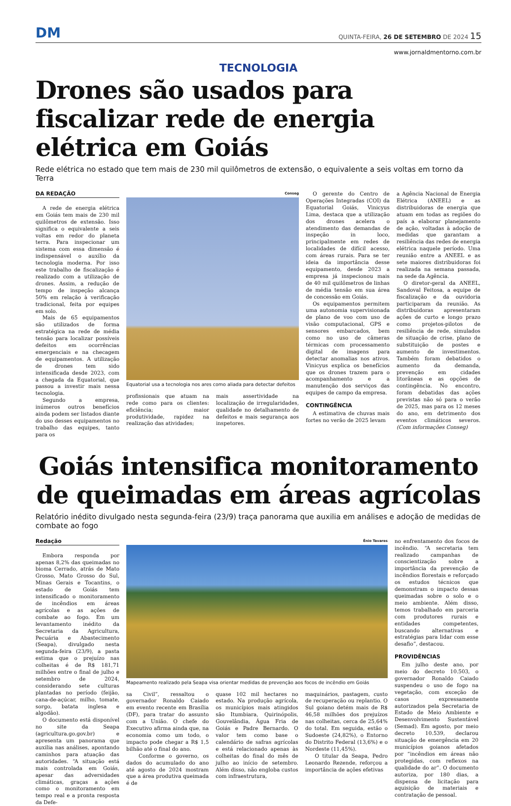DM QUINTA-FEIRA, 26 DE SETEMBRO DE 2024 15
www.jornaldmentorno.com.br
TECNOLOGIA
Drones são usados para fiscalizar rede de energia elétrica em Goiás
Rede elétrica no estado que tem mais de 230 mil quilômetros de extensão, o equivalente a seis voltas em torno da Terra
DA REDAÇÃO
A rede de energia elétrica em Goiás tem mais de 230 mil quilômetros de extensão. Isso significa o equivalente a seis voltas em redor do planeta terra. Para inspecionar um sistema com essa dimensão é indispensável o auxílio da tecnologia moderna. Por isso este trabalho de fiscalização é realizado com a utilização de drones. Assim, a redução de tempo de inspeção alcança 50% em relação à verificação tradicional, feita por equipes em solo.
Mais de 65 equipamentos são utilizados de forma estratégica na rede de média tensão para localizar possíveis defeitos em ocorrências emergenciais e na checagem de equipamentos. A utilização de drones tem sido intensificada desde 2023, com a chegada da Equatorial, que passou a investir mais nessa tecnologia.
Segundo a empresa, inúmeros outros benefícios ainda podem ser listados diante do uso desses equipamentos no trabalho das equipes, tanto para os
Conseg
Equatorial usa a tecnologia nos ares como aliada para detectar defeitos
profissionais que atuam na rede como para os clientes: eficiência; maior produtividade, rapidez na realização das atividades;
mais assertividade na localização de irregularidades, qualidade no detalhamento de defeitos e mais segurança aos inspetores.
O gerente do Centro de Operações Integradas (COI) da Equatorial Goiás, Vinicyus Lima, destaca que a utilização dos drones acelera o atendimento das demandas de inspeção in loco, principalmente em redes de localidades de difícil acesso, com áreas rurais. Para se ter ideia da importância desse equipamento, desde 2023 a empresa já inspecionou mais de 40 mil quilômetros de linhas de média tensão em sua área de concessão em Goiás.
Os equipamentos permitem uma autonomia supervisionada de plano de voo com uso de visão computacional, GPS e sensores embarcados, bem como no uso de câmeras térmicas com processamento digital de imagens para detectar anomalias nos ativos. Vinicyus explica os benefícios que os drones trazem para o acompanhamento e a manutenção dos serviços das equipes de campo da empresa.
CONTINGÊNCIA
A estimativa de chuvas mais fortes no verão de 2025 levam
a Agência Nacional de Energia Elétrica (ANEEL) e as distribuidoras de energia que atuam em todas as regiões do país a elaborar planejamento de ação, voltadas à adoção de medidas que garantam a resiliência das redes de energia elétrica naquele período. Uma reunião entre a ANEEL e as sete maiores distribuidoras foi realizada na semana passada, na sede da Agência.
O diretor-geral da ANEEL, Sandoval Feitosa, a equipe de fiscalização e da ouvidoria participaram da reunião. As distribuidoras apresentaram ações de curto e longo prazo como projetos-pilotos de resiliência de rede, simulados de situação de crise, plano de substituição de postes e aumento de investimentos. Também foram debatidos o aumento da demanda, prevenção em cidades litorâneas e as opções de contingência. No encontro, foram debatidas das ações previstas não só para o verão de 2025, mas para os 12 meses do ano, em detrimento dos eventos climáticos severos. (Com informações Conseg)
Goiás intensifica monitoramento de queimadas em áreas agrícolas
Relatório inédito divulgado nesta segunda-feira (23/9) traça panorama que auxilia em análises e adoção de medidas de combate ao fogo
Redação
Embora responda por apenas 8,2% das queimadas no bioma Cerrado, atrás de Mato Grosso, Mato Grosso do Sul, Minas Gerais e Tocantins, o estado de Goiás tem intensificado o monitoramento de incêndios em áreas agrícolas e as ações de combate ao fogo. Em um levantamento inédito da Secretaria da Agricultura, Pecuária e Abastecimento (Seapa), divulgado nesta segunda-feira (23/9), a pasta estima que o prejuízo nas colheitas é de R$ 181,71 milhões entre o final de julho e setembro de 2024, considerando sete culturas plantadas no período (feijão, cana-de-açúcar, milho, tomate, sorgo, batata inglesa e algodão).
O documento está disponível no site da Seapa (agricultura.go.gov.br) e apresenta um panorama que auxilia nas análises, apontando caminhos para atuação das autoridades. “A situação está mais controlada em Goiás, apesar das adversidades climáticas, graças a ações como o monitoramento em tempo real e a pronta resposta da Defe-
Ênio Tavares
Mapeamento realizado pela Seapa visa orientar medidas de prevenção aos focos de incêndio em Goiás
sa Civil”, ressaltou o governador Ronaldo Caiado em evento recente em Brasília (DF), para tratar do assunto com a União. O chefe do Executivo afirma ainda que, na economia como um todo, o impacto pode chegar a R$ 1,5 bilhão até o final do ano.
Conforme o governo, os dados do acumulado do ano até agosto de 2024 mostram que a área produtiva queimada é de
quase 102 mil hectares no estado. Na produção agrícola, os municípios mais atingidos são Itumbiara, Quirinópolis, Gouvelândia, Água Fria de Goiás e Padre Bernardo. O valor tem como base o calendário de safras agrícolas e está relacionado apenas às colheitas do final do mês de julho ao início de setembro. Além disso, não engloba custos com infraestrutura,
maquinários, pastagem, custo de recuperação ou replantio. O Sul goiano detém mais de R$ 46,58 milhões dos prejuízos nas colheitas, cerca de 25,64% do total. Em seguida, estão o Sudoeste (24,82%), o Entorno do Distrito Federal (13,6%) e o Nordeste (11,45%).
O titular da Seapa, Pedro Leonardo Rezende, reforçou a importância de ações efetivas
no enfrentamento dos focos de incêndio. “A secretaria tem realizado campanhas de conscientização sobre a importância da prevenção de incêndios florestais e reforçado os estudos técnicos que demonstram o impacto dessas queimadas sobre o solo e o meio ambiente. Além disso, temos trabalhado em parceria com produtores rurais e entidades competentes, buscando alternativas e estratégias para lidar com esse desafio”, destacou.
PROVIDÊNCIAS
Em julho deste ano, por meio do decreto 10.503, o governador Ronaldo Caiado suspendeu o uso de fogo na vegetação, com exceção de casos expressamente autorizados pela Secretaria de Estado de Meio Ambiente e Desenvolvimento Sustentável (Semad). Em agosto, por meio decreto 10.539, declarou situação de emergência em 20 municípios goianos afetados por “incêndios em áreas não protegidas, com reflexos na qualidade do ar”. O documento autoriza, por 180 dias, a dispensa de licitação para aquisição de materiais e contratação de pessoal.